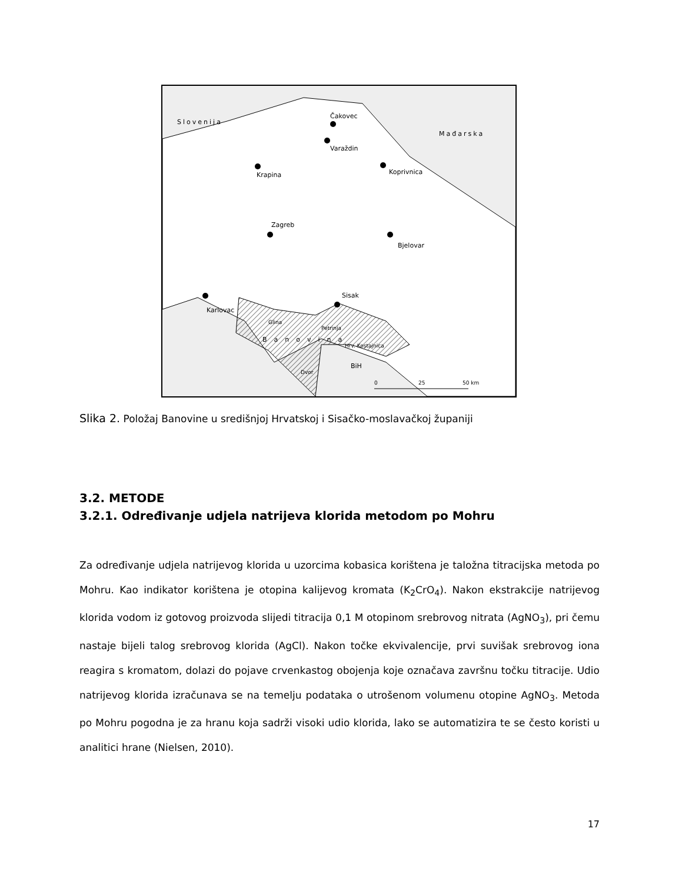Slovenija
Mađarska
Čakovec
Varaždin
Krapina
Koprivnica
Zagreb
Bjelovar
Karlovac
Sisak
Glina
Petrinja
Hrv. Kostajnica
Dvor
Banovina
BiH
0
25
50 km
Slika 2. Položaj Banovine u središnjoj Hrvatskoj i Sisačko-moslavačkoj županiji
3.2. METODE
3.2.1. Određivanje udjela natrijeva klorida metodom po Mohru
Za određivanje udjela natrijevog klorida u uzorcima kobasica korištena je taložna titracijska metoda po Mohru. Kao indikator korištena je otopina kalijevog kromata (K<sub>2</sub>CrO<sub>4</sub>). Nakon ekstrakcije natrijevog klorida vodom iz gotovog proizvoda slijedi titracija 0,1 M otopinom srebrovog nitrata (AgNO<sub>3</sub>), pri čemu nastaje bijeli talog srebrovog klorida (AgCl). Nakon točke ekvivalencije, prvi suvišak srebrovog iona reagira s kromatom, dolazi do pojave crvenkastog obojenja koje označava završnu točku titracije. Udio natrijevog klorida izračunava se na temelju podataka o utrošenom volumenu otopine AgNO<sub>3</sub>. Metoda po Mohru pogodna je za hranu koja sadrži visoki udio klorida, lako se automatizira te se često koristi u analitici hrane (Nielsen, 2010).
17